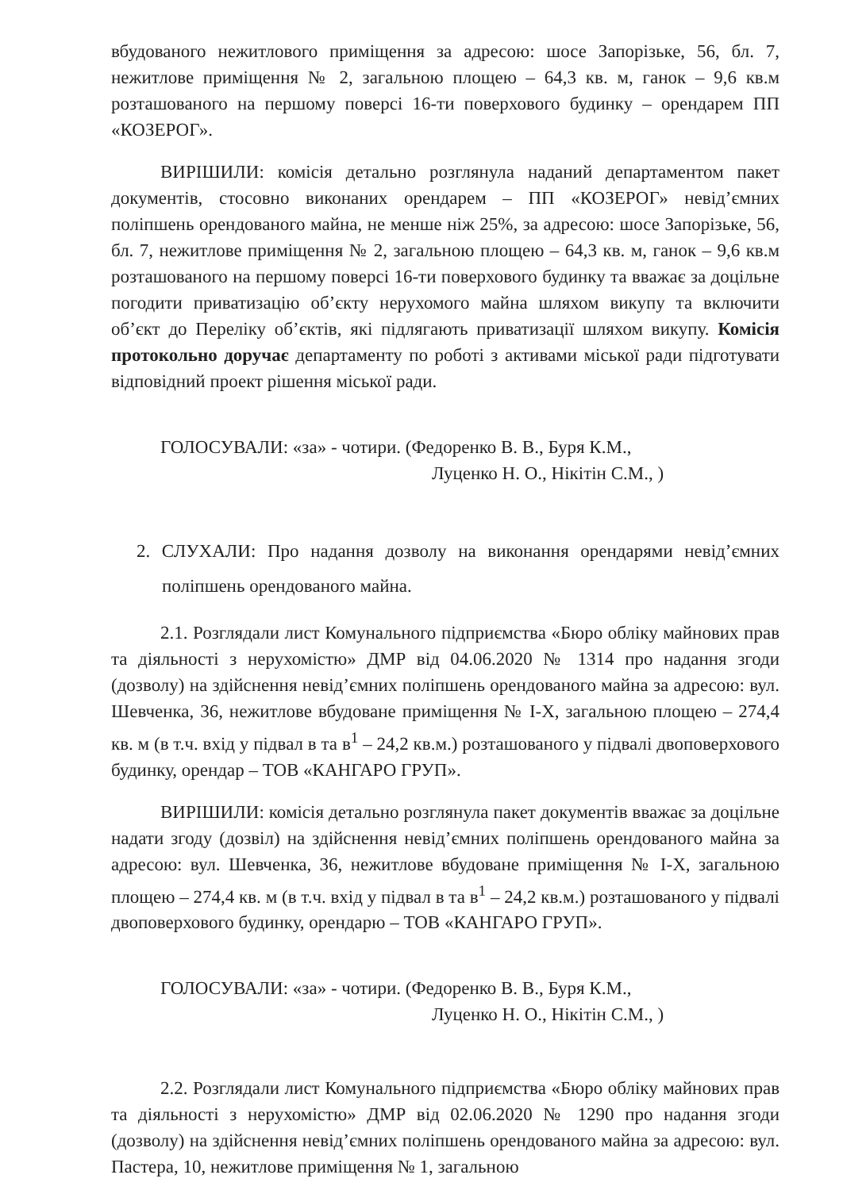вбудованого нежитлового приміщення за адресою: шосе Запорізьке, 56, бл. 7, нежитлове приміщення № 2, загальною площею – 64,3 кв. м, ганок – 9,6 кв.м розташованого на першому поверсі 16-ти поверхового будинку – орендарем ПП «КОЗЕРОГ».
ВИРІШИЛИ: комісія детально розглянула наданий департаментом пакет документів, стосовно виконаних орендарем – ПП «КОЗЕРОГ» невід’ємних поліпшень орендованого майна, не менше ніж 25%, за адресою: шосе Запорізьке, 56, бл. 7, нежитлове приміщення № 2, загальною площею – 64,3 кв. м, ганок – 9,6 кв.м розташованого на першому поверсі 16-ти поверхового будинку та вважає за доцільне погодити приватизацію об’єкту нерухомого майна шляхом викупу та включити об’єкт до Переліку об’єктів, які підлягають приватизації шляхом викупу. Комісія протокольно доручає департаменту по роботі з активами міської ради підготувати відповідний проект рішення міської ради.
ГОЛОСУВАЛИ: «за» - чотири. (Федоренко В. В., Буря К.М.,
Луценко Н. О., Нікітін С.М., )
2. СЛУХАЛИ: Про надання дозволу на виконання орендарями невід’ємних поліпшень орендованого майна.
2.1. Розглядали лист Комунального підприємства «Бюро обліку майнових прав та діяльності з нерухомістю» ДМР від 04.06.2020 № 1314 про надання згоди (дозволу) на здійснення невід’ємних поліпшень орендованого майна за адресою: вул. Шевченка, 36, нежитлове вбудоване приміщення № І-Х, загальною площею – 274,4 кв. м (в т.ч. вхід у підвал в та в<sup>1</sup> – 24,2 кв.м.) розташованого у підвалі двоповерхового будинку, орендар – ТОВ «КАНГАРО ГРУП».
ВИРІШИЛИ: комісія детально розглянула пакет документів вважає за доцільне надати згоду (дозвіл) на здійснення невід’ємних поліпшень орендованого майна за адресою: вул. Шевченка, 36, нежитлове вбудоване приміщення № І-Х, загальною площею – 274,4 кв. м (в т.ч. вхід у підвал в та в<sup>1</sup> – 24,2 кв.м.) розташованого у підвалі двоповерхового будинку, орендарю – ТОВ «КАНГАРО ГРУП».
ГОЛОСУВАЛИ: «за» - чотири. (Федоренко В. В., Буря К.М.,
Луценко Н. О., Нікітін С.М., )
2.2. Розглядали лист Комунального підприємства «Бюро обліку майнових прав та діяльності з нерухомістю» ДМР від 02.06.2020 № 1290 про надання згоди (дозволу) на здійснення невід’ємних поліпшень орендованого майна за адресою: вул. Пастера, 10, нежитлове приміщення № 1, загальною